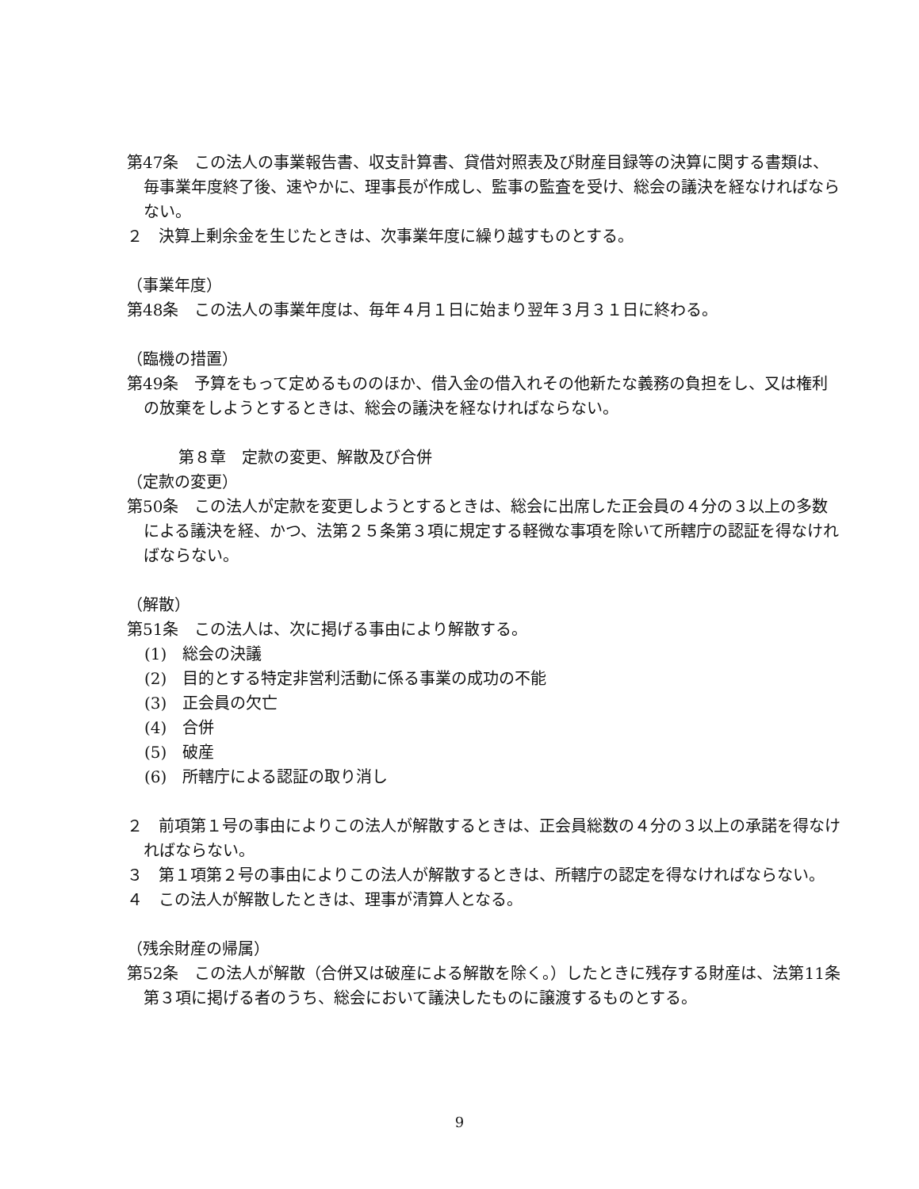第47条　この法人の事業報告書、収支計算書、貸借対照表及び財産目録等の決算に関する書類は、毎事業年度終了後、速やかに、理事長が作成し、監事の監査を受け、総会の議決を経なければならない。
２　決算上剰余金を生じたときは、次事業年度に繰り越すものとする。
（事業年度）
第48条　この法人の事業年度は、毎年４月１日に始まり翌年３月３１日に終わる。
（臨機の措置）
第49条　予算をもって定めるもののほか、借入金の借入れその他新たな義務の負担をし、又は権利の放棄をしようとするときは、総会の議決を経なければならない。
第８章　定款の変更、解散及び合併
（定款の変更）
第50条　この法人が定款を変更しようとするときは、総会に出席した正会員の４分の３以上の多数による議決を経、かつ、法第２５条第３項に規定する軽微な事項を除いて所轄庁の認証を得なければならない。
（解散）
第51条　この法人は、次に掲げる事由により解散する。
(1)　総会の決議
(2)　目的とする特定非営利活動に係る事業の成功の不能
(3)　正会員の欠亡
(4)　合併
(5)　破産
(6)　所轄庁による認証の取り消し
２　前項第１号の事由によりこの法人が解散するときは、正会員総数の４分の３以上の承諾を得なければならない。
３　第１項第２号の事由によりこの法人が解散するときは、所轄庁の認定を得なければならない。
４　この法人が解散したときは、理事が清算人となる。
（残余財産の帰属）
第52条　この法人が解散（合併又は破産による解散を除く。）したときに残存する財産は、法第11条第３項に掲げる者のうち、総会において議決したものに譲渡するものとする。
9